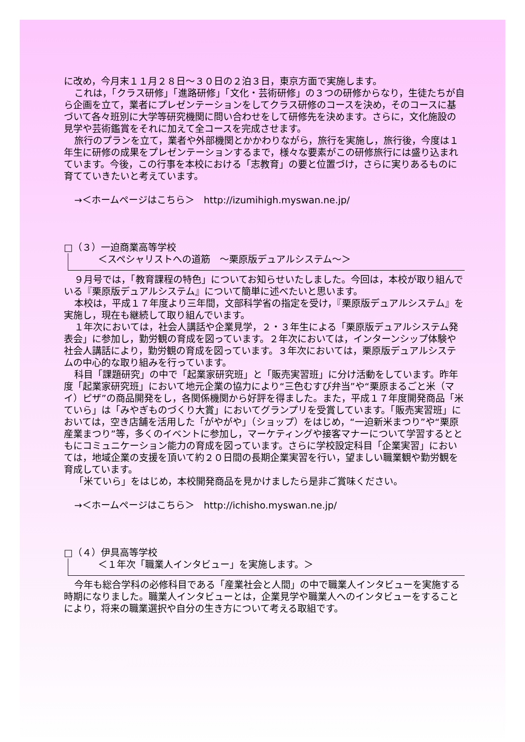に改め，今月末１１月２８日～３０日の２泊３日，東京方面で実施します。
これは，「クラス研修」「進路研修」「文化・芸術研修」の３つの研修からなり，生徒たちが自ら企画を立て，業者にプレゼンテーションをしてクラス研修のコースを決め，そのコースに基づいて各々班別に大学等研究機関に問い合わせをして研修先を決めます。さらに，文化施設の見学や芸術鑑賞をそれに加えて全コースを完成させます。
旅行のプランを立て，業者や外部機関とかかわりながら，旅行を実施し，旅行後，今度は１年生に研修の成果をプレゼンテーションするまで，様々な要素がこの研修旅行には盛り込まれています。今後，この行事を本校における「志教育」の要と位置づけ，さらに実りあるものに育てていきたいと考えています。
→＜ホームページはこちら＞　http://izumihigh.myswan.ne.jp/
□（３）一迫商業高等学校
＜スペシャリストへの道筋　～栗原版デュアルシステム～＞
９月号では，「教育課程の特色」についてお知らせいたしました。今回は，本校が取り組んでいる『栗原版デュアルシステム』について簡単に述べたいと思います。
本校は，平成１７年度より三年間，文部科学省の指定を受け，『栗原版デュアルシステム』を実施し，現在も継続して取り組んでいます。
１年次においては，社会人講話や企業見学，２・３年生による「栗原版デュアルシステム発表会」に参加し，勤労観の育成を図っています。２年次においては，インターンシップ体験や社会人講話により，勤労観の育成を図っています。３年次においては，栗原版デュアルシステムの中心的な取り組みを行っています。
科目「課題研究」の中で「起業家研究班」と「販売実習班」に分け活動をしています。昨年度「起業家研究班」において地元企業の協力により“三色むすび弁当”や“栗原まるごと米（マイ）ピザ”の商品開発をし，各関係機関から好評を得ました。また，平成１７年度開発商品「米ていら」は「みやぎものづくり大賞」においてグランプリを受賞しています。「販売実習班」においては，空き店舗を活用した「がやがや」（ショップ）をはじめ，“一迫新米まつり”や“栗原産業まつり”等，多くのイベントに参加し，マーケティングや接客マナーについて学習するとともにコミュニケーション能力の育成を図っています。さらに学校設定科目「企業実習」においては，地域企業の支援を頂いて約２０日間の長期企業実習を行い，望ましい職業観や勤労観を育成しています。
「米ていら」をはじめ，本校開発商品を見かけましたら是非ご賞味ください。
→＜ホームページはこちら＞　http://ichisho.myswan.ne.jp/
□（４）伊具高等学校
＜１年次「職業人インタビュー」を実施します。＞
今年も総合学科の必修科目である「産業社会と人間」の中で職業人インタビューを実施する時期になりました。職業人インタビューとは，企業見学や職業人へのインタビューをすることにより，将来の職業選択や自分の生き方について考える取組です。